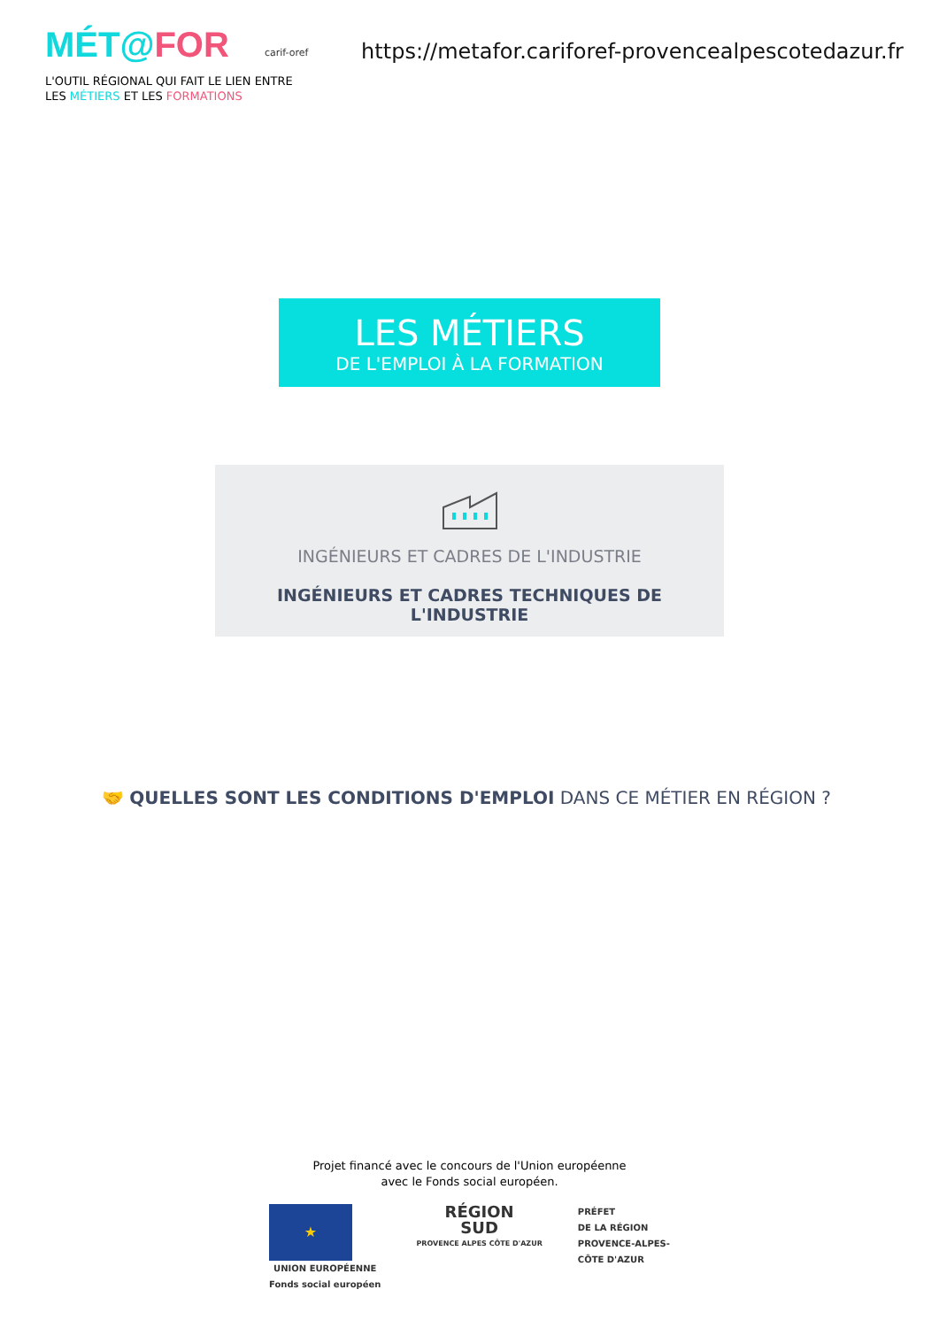MÉT@FOR carif-oref
https://metafor.cariforef-provencealpescotedazur.fr
L'OUTIL RÉGIONAL QUI FAIT LE LIEN ENTRE
LES MÉTIERS ET LES FORMATIONS
LES MÉTIERS
DE L'EMPLOI À LA FORMATION
INGÉNIEURS ET CADRES DE L'INDUSTRIE
INGÉNIEURS ET CADRES TECHNIQUES DE L'INDUSTRIE
🤝 QUELLES SONT LES CONDITIONS D'EMPLOI DANS CE MÉTIER EN RÉGION ?
Projet financé avec le concours de l'Union européenne
avec le Fonds social européen.
★
UNION EUROPÉENNE
Fonds social européen
RÉGION
SUD
PROVENCE ALPES CÔTE D'AZUR
PRÉFET
DE LA RÉGION
PROVENCE-ALPES-
CÔTE D'AZUR